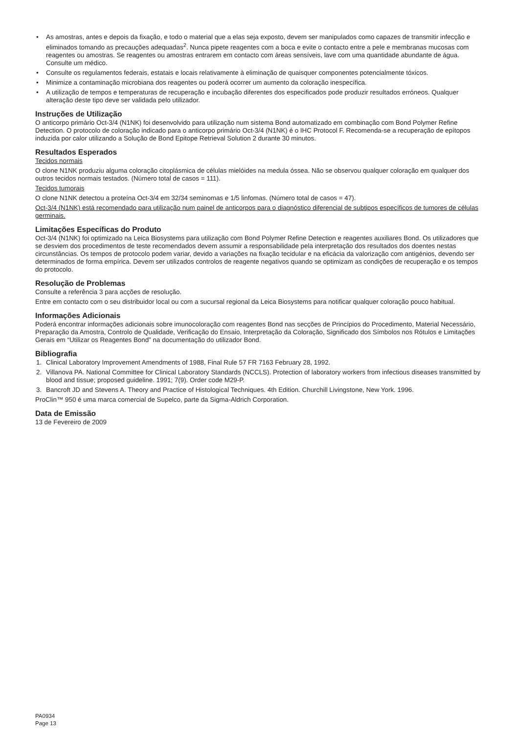• As amostras, antes e depois da fixação, e todo o material que a elas seja exposto, devem ser manipulados como capazes de transmitir infecção e eliminados tomando as precauções adequadas<sup>2</sup>. Nunca pipete reagentes com a boca e evite o contacto entre a pele e membranas mucosas com reagentes ou amostras. Se reagentes ou amostras entrarem em contacto com áreas sensíveis, lave com uma quantidade abundante de água. Consulte um médico.
• Consulte os regulamentos federais, estatais e locais relativamente à eliminação de quaisquer componentes potencialmente tóxicos.
• Minimize a contaminação microbiana dos reagentes ou poderá ocorrer um aumento da coloração inespecífica.
• A utilização de tempos e temperaturas de recuperação e incubação diferentes dos especificados pode produzir resultados erróneos. Qualquer alteração deste tipo deve ser validada pelo utilizador.
Instruções de Utilização
O anticorpo primário Oct-3/4 (N1NK) foi desenvolvido para utilização num sistema Bond automatizado em combinação com Bond Polymer Refine Detection. O protocolo de coloração indicado para o anticorpo primário Oct-3/4 (N1NK) é o IHC Protocol F. Recomenda-se a recuperação de epítopos induzida por calor utilizando a Solução de Bond Epitope Retrieval Solution 2 durante 30 minutos.
Resultados Esperados
Tecidos normais
O clone N1NK produziu alguma coloração citoplásmica de células mielóides na medula óssea. Não se observou qualquer coloração em qualquer dos outros tecidos normais testados. (Número total de casos = 111).
Tecidos tumorais
O clone N1NK detectou a proteína Oct-3/4 em 32/34 seminomas e 1/5 linfomas. (Número total de casos = 47).
Oct-3/4 (N1NK) está recomendado para utilização num painel de anticorpos para o diagnóstico diferencial de subtipos específicos de tumores de células germinais.
Limitações Específicas do Produto
Oct-3/4 (N1NK) foi optimizado na Leica Biosystems para utilização com Bond Polymer Refine Detection e reagentes auxiliares Bond. Os utilizadores que se desviem dos procedimentos de teste recomendados devem assumir a responsabilidade pela interpretação dos resultados dos doentes nestas circunstâncias. Os tempos de protocolo podem variar, devido a variações na fixação tecidular e na eficácia da valorização com antigénios, devendo ser determinados de forma empírica. Devem ser utilizados controlos de reagente negativos quando se optimizam as condições de recuperação e os tempos do protocolo.
Resolução de Problemas
Consulte a referência 3 para acções de resolução.
Entre em contacto com o seu distribuidor local ou com a sucursal regional da Leica Biosystems para notificar qualquer coloração pouco habitual.
Informações Adicionais
Poderá encontrar informações adicionais sobre imunocoloração com reagentes Bond nas secções de Princípios do Procedimento, Material Necessário, Preparação da Amostra, Controlo de Qualidade, Verificação do Ensaio, Interpretação da Coloração, Significado dos Símbolos nos Rótulos e Limitações Gerais em “Utilizar os Reagentes Bond” na documentação do utilizador Bond.
Bibliografia
1. Clinical Laboratory Improvement Amendments of 1988, Final Rule 57 FR 7163 February 28, 1992.
2. Villanova PA. National Committee for Clinical Laboratory Standards (NCCLS). Protection of laboratory workers from infectious diseases transmitted by blood and tissue; proposed guideline. 1991; 7(9). Order code M29-P.
3. Bancroft JD and Stevens A. Theory and Practice of Histological Techniques. 4th Edition. Churchill Livingstone, New York. 1996.
ProClin™ 950 é uma marca comercial de Supelco, parte da Sigma-Aldrich Corporation.
Data de Emissão
13 de Fevereiro de 2009
PA0934
Page 13